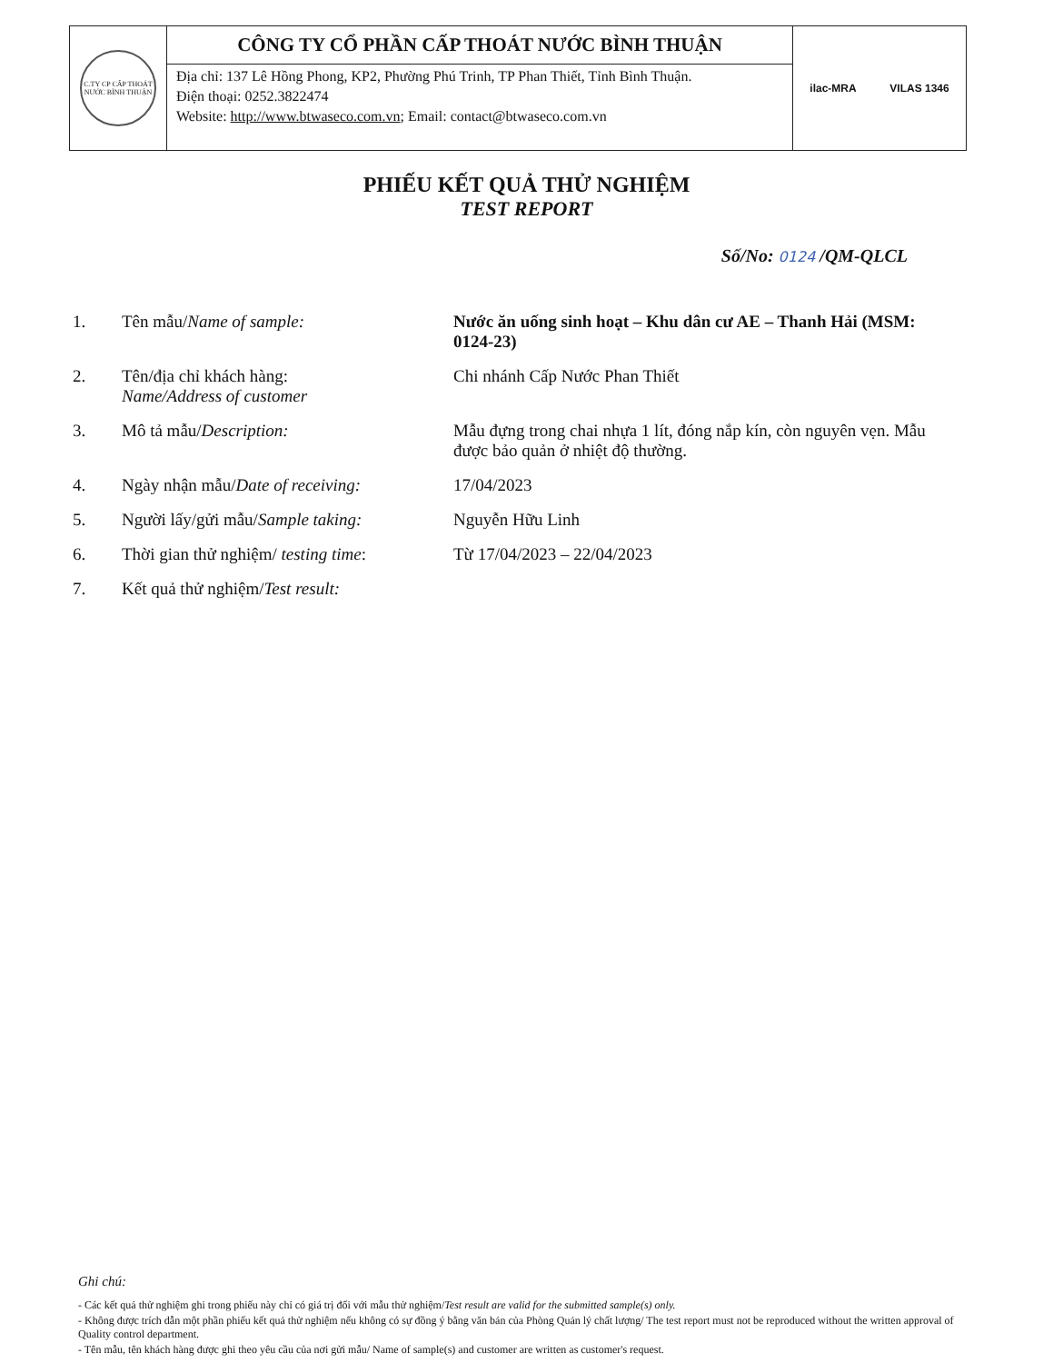C.TY CP CẤP THOÁT NƯỚC BÌNH THUẬN
CÔNG TY CỔ PHẦN CẤP THOÁT NƯỚC BÌNH THUẬN
Địa chỉ: 137 Lê Hồng Phong, KP2, Phường Phú Trinh, TP Phan Thiết, Tỉnh Bình Thuận.
Điện thoại: 0252.3822474
Website: http://www.btwaseco.com.vn; Email: contact@btwaseco.com.vn
ilac-MRA VILAS 1346
PHIẾU KẾT QUẢ THỬ NGHIỆM
TEST REPORT
Số/No: 0124 /QM-QLCL
| 1. | Tên mẫu/ Name of sample: | Nước ăn uống sinh hoạt – Khu dân cư AE – Thanh Hải (MSM: 0124-23) |
| 2. | Tên/địa chỉ khách hàng: Name/Address of customer | Chi nhánh Cấp Nước Phan Thiết |
| 3. | Mô tả mẫu/ Description: | Mẫu đựng trong chai nhựa 1 lít, đóng nắp kín, còn nguyên vẹn. Mẫu được bảo quản ở nhiệt độ thường. |
| 4. | Ngày nhận mẫu/ Date of receiving: | 17/04/2023 |
| 5. | Người lấy/gửi mẫu/ Sample taking: | Nguyễn Hữu Linh |
| 6. | Thời gian thử nghiệm/ testing time : | Từ 17/04/2023 – 22/04/2023 |
| 7. | Kết quả thử nghiệm/ Test result: | |
Ghi chú:
- Các kết quả thử nghiệm ghi trong phiếu này chỉ có giá trị đối với mẫu thử nghiệm/Test result are valid for the submitted sample(s) only.
- Không được trích dẫn một phần phiếu kết quả thử nghiệm nếu không có sự đồng ý bằng văn bản của Phòng Quản lý chất lượng/ The test report must not be reproduced without the written approval of Quality control department.
- Tên mẫu, tên khách hàng được ghi theo yêu cầu của nơi gửi mẫu/ Name of sample(s) and customer are written as customer's request.